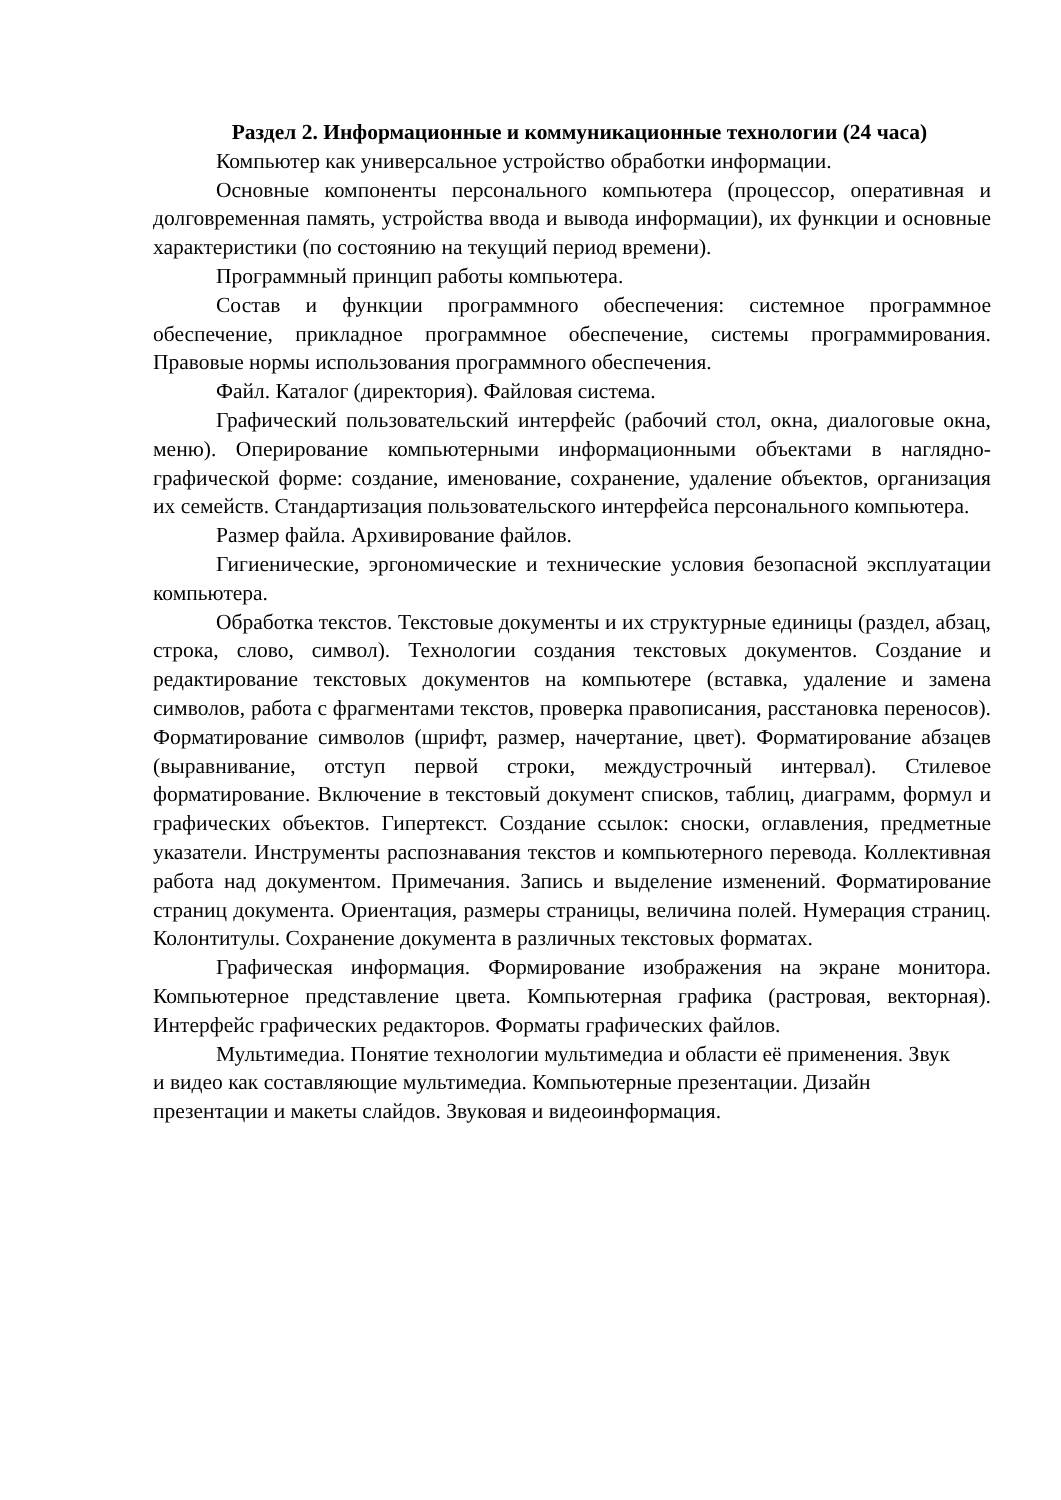Раздел 2. Информационные и коммуникационные технологии (24 часа)
Компьютер как универсальное устройство обработки информации.
Основные компоненты персонального компьютера (процессор, оперативная и долговременная память, устройства ввода и вывода информации), их функции и основные характеристики (по состоянию на текущий период времени).
Программный принцип работы компьютера.
Состав и функции программного обеспечения: системное программное обеспечение, прикладное программное обеспечение, системы программирования. Правовые нормы использования программного обеспечения.
Файл. Каталог (директория). Файловая система.
Графический пользовательский интерфейс (рабочий стол, окна, диалоговые окна, меню). Оперирование компьютерными информационными объектами в наглядно-графической форме: создание, именование, сохранение, удаление объектов, организация их семейств. Стандартизация пользовательского интерфейса персонального компьютера.
Размер файла. Архивирование файлов.
Гигиенические, эргономические и технические условия безопасной эксплуатации компьютера.
Обработка текстов. Текстовые документы и их структурные единицы (раздел, абзац, строка, слово, символ). Технологии создания текстовых документов. Создание и редактирование текстовых документов на компьютере (вставка, удаление и замена символов, работа с фрагментами текстов, проверка правописания, расстановка переносов). Форматирование символов (шрифт, размер, начертание, цвет). Форматирование абзацев (выравнивание, отступ первой строки, междустрочный интервал). Стилевое форматирование. Включение в текстовый документ списков, таблиц, диаграмм, формул и графических объектов. Гипертекст. Создание ссылок: сноски, оглавления, предметные указатели. Инструменты распознавания текстов и компьютерного перевода. Коллективная работа над документом. Примечания. Запись и выделение изменений. Форматирование страниц документа. Ориентация, размеры страницы, величина полей. Нумерация страниц. Колонтитулы. Сохранение документа в различных текстовых форматах.
Графическая информация. Формирование изображения на экране монитора. Компьютерное представление цвета. Компьютерная графика (растровая, векторная). Интерфейс графических редакторов. Форматы графических файлов.
Мультимедиа. Понятие технологии мультимедиа и области её применения. Звук и видео как составляющие мультимедиа. Компьютерные презентации. Дизайн презентации и макеты слайдов. Звуковая и видеоинформация.